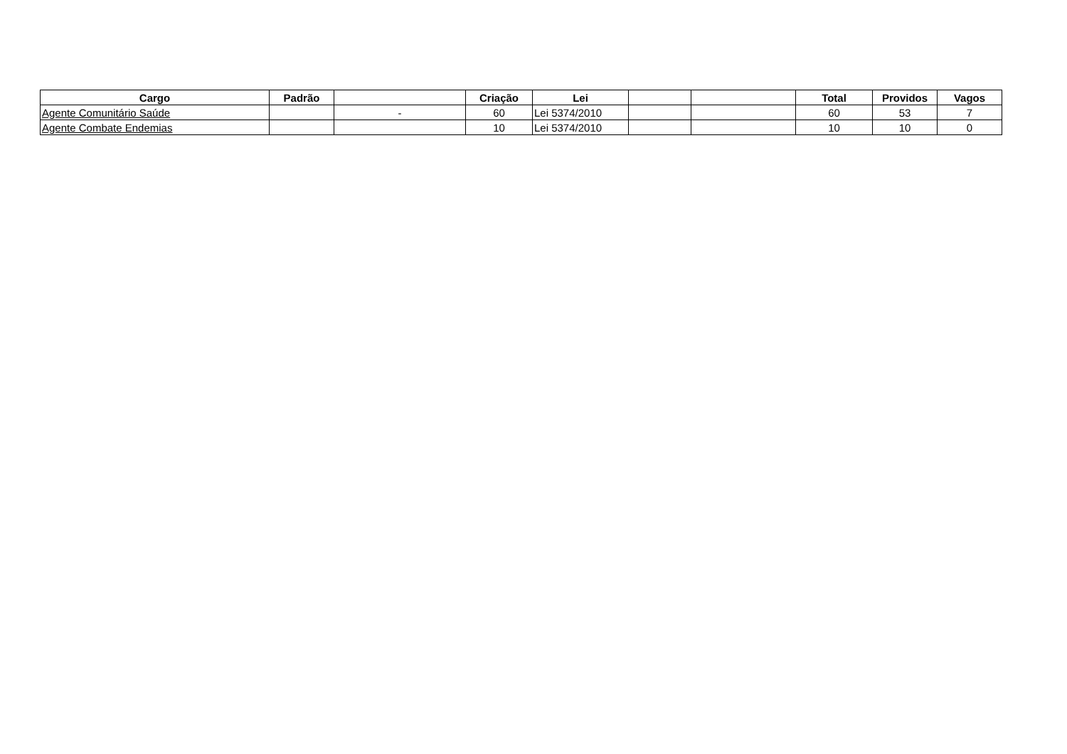| Cargo | Padrão | | Criação | Lei | | | Total | Providos | Vagos |
| --- | --- | --- | --- | --- | --- | --- | --- | --- | --- |
| Agente Comunitário Saúde | | - | 60 | Lei 5374/2010 | | | 60 | 53 | 7 |
| Agente Combate Endemias | | | 10 | Lei 5374/2010 | | | 10 | 10 | 0 |